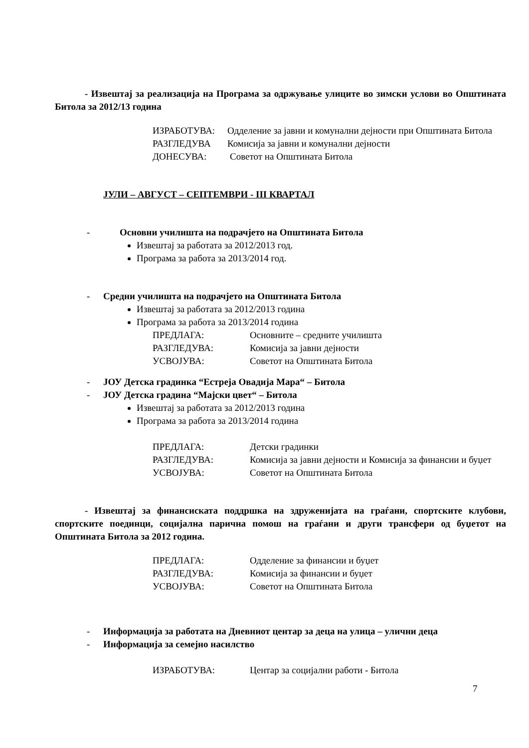- Извештај за реализација на Програма за одржување улиците во зимски услови во Општината Битола за 2012/13 година
ИЗРАБОТУВА: Одделение за јавни и комунални дејности при Општината Битола
РАЗГЛЕДУВА Комисија за јавни и комунални дејности
ДОНЕСУВА: Советот на Општината Битола
ЈУЛИ – АВГУСТ – СЕПТЕМВРИ - III КВАРТАЛ
- Основни училишта на подрачјето на Општината Битола
Извештај за работата за 2012/2013 год.
Програма за работа за 2013/2014 год.
- Средни училишта на подрачјето на Општината Битола
Извештај за работата за 2012/2013 година
Програма за работа за 2013/2014 година
ПРЕДЛАГА: Основните – средните училишта
РАЗГЛЕДУВА: Комисија за јавни дејности
УСВОЈУВА: Советот на Општината Битола
- ЈОУ Детска градинка “Естреја Овадија Мара“ – Битола
- ЈОУ Детска градина “Мајски цвет“ – Битола
Извештај за работата за 2012/2013 година
Програма за работа за 2013/2014 година
ПРЕДЛАГА: Детски градинки
РАЗГЛЕДУВА: Комисија за јавни дејности и Комисија за финансии и буџет
УСВОЈУВА: Советот на Општината Битола
- Извештај за финансиската поддршка на здруженијата на граѓани, спортските клубови, спортските поединци, социјална парична помош на граѓани и други трансфери од буџетот на Општината Битола за 2012 година.
ПРЕДЛАГА: Одделение за финансии и буџет
РАЗГЛЕДУВА: Комисија за финансии и буџет
УСВОЈУВА: Советот на Општината Битола
- Информација за работата на Дневниот центар за деца на улица – улични деца
- Информација за семејно насилство
ИЗРАБОТУВА: Центар за социјални работи - Битола
7